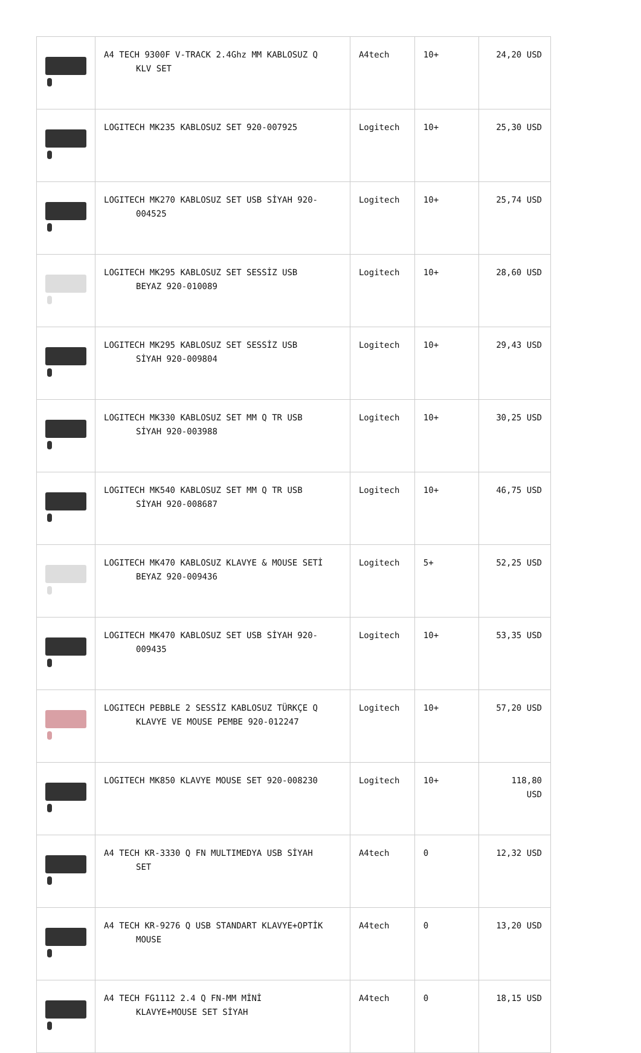| | A4 TECH 9300F V-TRACK 2.4Ghz MM KABLOSUZ Q KLV SET | A4tech | 10+ | 24,20 USD |
| | LOGITECH MK235 KABLOSUZ SET 920-007925 | Logitech | 10+ | 25,30 USD |
| | LOGITECH MK270 KABLOSUZ SET USB SİYAH 920- 004525 | Logitech | 10+ | 25,74 USD |
| | LOGITECH MK295 KABLOSUZ SET SESSİZ USB BEYAZ 920-010089 | Logitech | 10+ | 28,60 USD |
| | LOGITECH MK295 KABLOSUZ SET SESSİZ USB SİYAH 920-009804 | Logitech | 10+ | 29,43 USD |
| | LOGITECH MK330 KABLOSUZ SET MM Q TR USB SİYAH 920-003988 | Logitech | 10+ | 30,25 USD |
| | LOGITECH MK540 KABLOSUZ SET MM Q TR USB SİYAH 920-008687 | Logitech | 10+ | 46,75 USD |
| | LOGITECH MK470 KABLOSUZ KLAVYE & MOUSE SETİ BEYAZ 920-009436 | Logitech | 5+ | 52,25 USD |
| | LOGITECH MK470 KABLOSUZ SET USB SİYAH 920- 009435 | Logitech | 10+ | 53,35 USD |
| | LOGITECH PEBBLE 2 SESSİZ KABLOSUZ TÜRKÇE Q KLAVYE VE MOUSE PEMBE 920-012247 | Logitech | 10+ | 57,20 USD |
| | LOGITECH MK850 KLAVYE MOUSE SET 920-008230 | Logitech | 10+ | 118,80 USD |
| | A4 TECH KR-3330 Q FN MULTIMEDYA USB SİYAH SET | A4tech | 0 | 12,32 USD |
| | A4 TECH KR-9276 Q USB STANDART KLAVYE+OPTİK MOUSE | A4tech | 0 | 13,20 USD |
| | A4 TECH FG1112 2.4 Q FN-MM MİNİ KLAVYE+MOUSE SET SİYAH | A4tech | 0 | 18,15 USD |